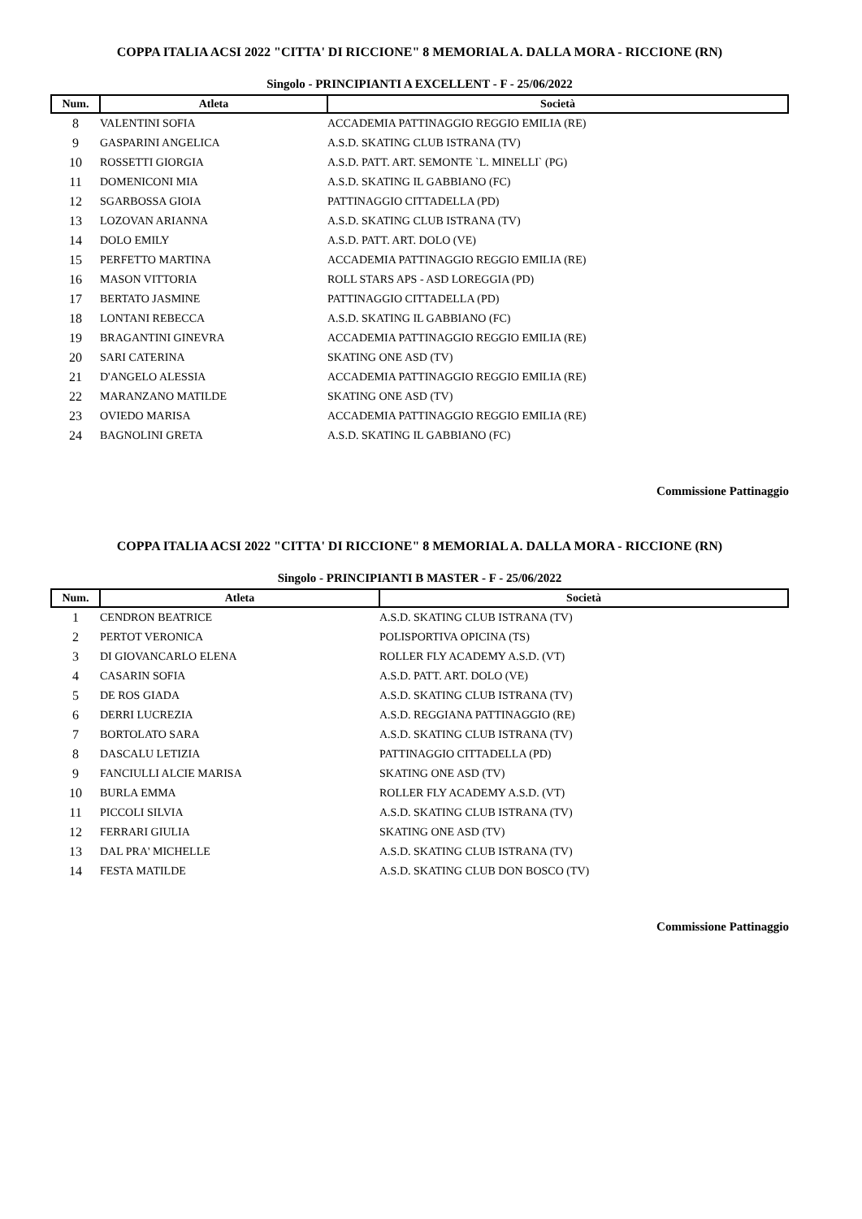COPPA ITALIA ACSI 2022 "CITTA' DI RICCIONE" 8 MEMORIAL A. DALLA MORA - RICCIONE (RN)
Singolo - PRINCIPIANTI A EXCELLENT - F - 25/06/2022
| Num. | Atleta | Società |
| --- | --- | --- |
| 8 | VALENTINI SOFIA | ACCADEMIA PATTINAGGIO REGGIO EMILIA (RE) |
| 9 | GASPARINI ANGELICA | A.S.D. SKATING CLUB ISTRANA (TV) |
| 10 | ROSSETTI GIORGIA | A.S.D. PATT. ART. SEMONTE `L. MINELLI` (PG) |
| 11 | DOMENICONI MIA | A.S.D. SKATING IL GABBIANO (FC) |
| 12 | SGARBOSSA GIOIA | PATTINAGGIO CITTADELLA (PD) |
| 13 | LOZOVAN ARIANNA | A.S.D. SKATING CLUB ISTRANA (TV) |
| 14 | DOLO EMILY | A.S.D. PATT. ART. DOLO (VE) |
| 15 | PERFETTO MARTINA | ACCADEMIA PATTINAGGIO REGGIO EMILIA (RE) |
| 16 | MASON VITTORIA | ROLL STARS APS - ASD LOREGGIA (PD) |
| 17 | BERTATO JASMINE | PATTINAGGIO CITTADELLA (PD) |
| 18 | LONTANI REBECCA | A.S.D. SKATING IL GABBIANO (FC) |
| 19 | BRAGANTINI GINEVRA | ACCADEMIA PATTINAGGIO REGGIO EMILIA (RE) |
| 20 | SARI CATERINA | SKATING ONE ASD (TV) |
| 21 | D'ANGELO ALESSIA | ACCADEMIA PATTINAGGIO REGGIO EMILIA (RE) |
| 22 | MARANZANO MATILDE | SKATING ONE ASD (TV) |
| 23 | OVIEDO MARISA | ACCADEMIA PATTINAGGIO REGGIO EMILIA (RE) |
| 24 | BAGNOLINI GRETA | A.S.D. SKATING IL GABBIANO (FC) |
Commissione Pattinaggio
COPPA ITALIA ACSI 2022 "CITTA' DI RICCIONE" 8 MEMORIAL A. DALLA MORA - RICCIONE (RN)
Singolo - PRINCIPIANTI B MASTER - F - 25/06/2022
| Num. | Atleta | Società |
| --- | --- | --- |
| 1 | CENDRON BEATRICE | A.S.D. SKATING CLUB ISTRANA (TV) |
| 2 | PERTOT VERONICA | POLISPORTIVA OPICINA (TS) |
| 3 | DI GIOVANCARLO ELENA | ROLLER FLY ACADEMY A.S.D. (VT) |
| 4 | CASARIN SOFIA | A.S.D. PATT. ART. DOLO (VE) |
| 5 | DE ROS GIADA | A.S.D. SKATING CLUB ISTRANA (TV) |
| 6 | DERRI LUCREZIA | A.S.D. REGGIANA PATTINAGGIO (RE) |
| 7 | BORTOLATO SARA | A.S.D. SKATING CLUB ISTRANA (TV) |
| 8 | DASCALU LETIZIA | PATTINAGGIO CITTADELLA (PD) |
| 9 | FANCIULLI ALCIE MARISA | SKATING ONE ASD (TV) |
| 10 | BURLA EMMA | ROLLER FLY ACADEMY A.S.D. (VT) |
| 11 | PICCOLI SILVIA | A.S.D. SKATING CLUB ISTRANA (TV) |
| 12 | FERRARI GIULIA | SKATING ONE ASD (TV) |
| 13 | DAL PRA' MICHELLE | A.S.D. SKATING CLUB ISTRANA (TV) |
| 14 | FESTA MATILDE | A.S.D. SKATING CLUB DON BOSCO (TV) |
Commissione Pattinaggio